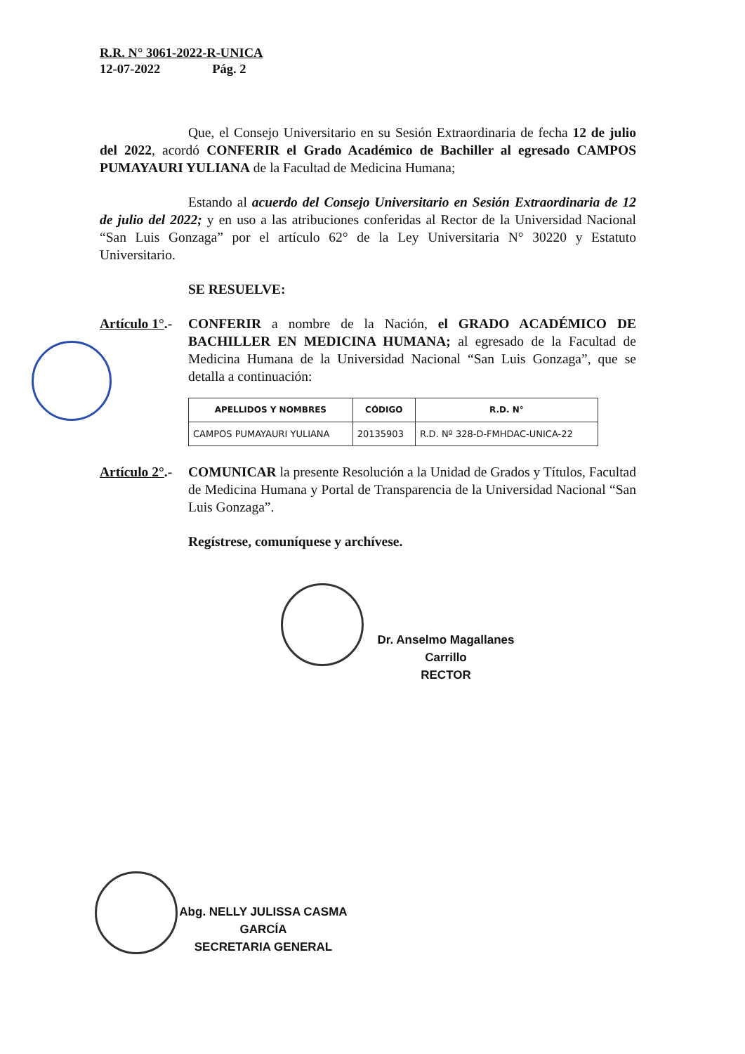R.R. N° 3061-2022-R-UNICA
12-07-2022 Pág. 2
Que, el Consejo Universitario en su Sesión Extraordinaria de fecha 12 de julio del 2022, acordó CONFERIR el Grado Académico de Bachiller al egresado CAMPOS PUMAYAURI YULIANA de la Facultad de Medicina Humana;
Estando al acuerdo del Consejo Universitario en Sesión Extraordinaria de 12 de julio del 2022; y en uso a las atribuciones conferidas al Rector de la Universidad Nacional “San Luis Gonzaga” por el artículo 62° de la Ley Universitaria N° 30220 y Estatuto Universitario.
SE RESUELVE:
Artículo 1°.-
CONFERIR a nombre de la Nación, el GRADO ACADÉMICO DE BACHILLER EN MEDICINA HUMANA; al egresado de la Facultad de Medicina Humana de la Universidad Nacional “San Luis Gonzaga”, que se detalla a continuación:
| APELLIDOS Y NOMBRES | CÓDIGO | R.D. N° |
| --- | --- | --- |
| CAMPOS PUMAYAURI YULIANA | 20135903 | R.D. Nº 328-D-FMHDAC-UNICA-22 |
Artículo 2°.-
COMUNICAR la presente Resolución a la Unidad de Grados y Títulos, Facultad de Medicina Humana y Portal de Transparencia de la Universidad Nacional “San Luis Gonzaga”.
Regístrese, comuníquese y archívese.
Dr. Anselmo Magallanes Carrillo
RECTOR
Abg. NELLY JULISSA CASMA GARCÍA
SECRETARIA GENERAL